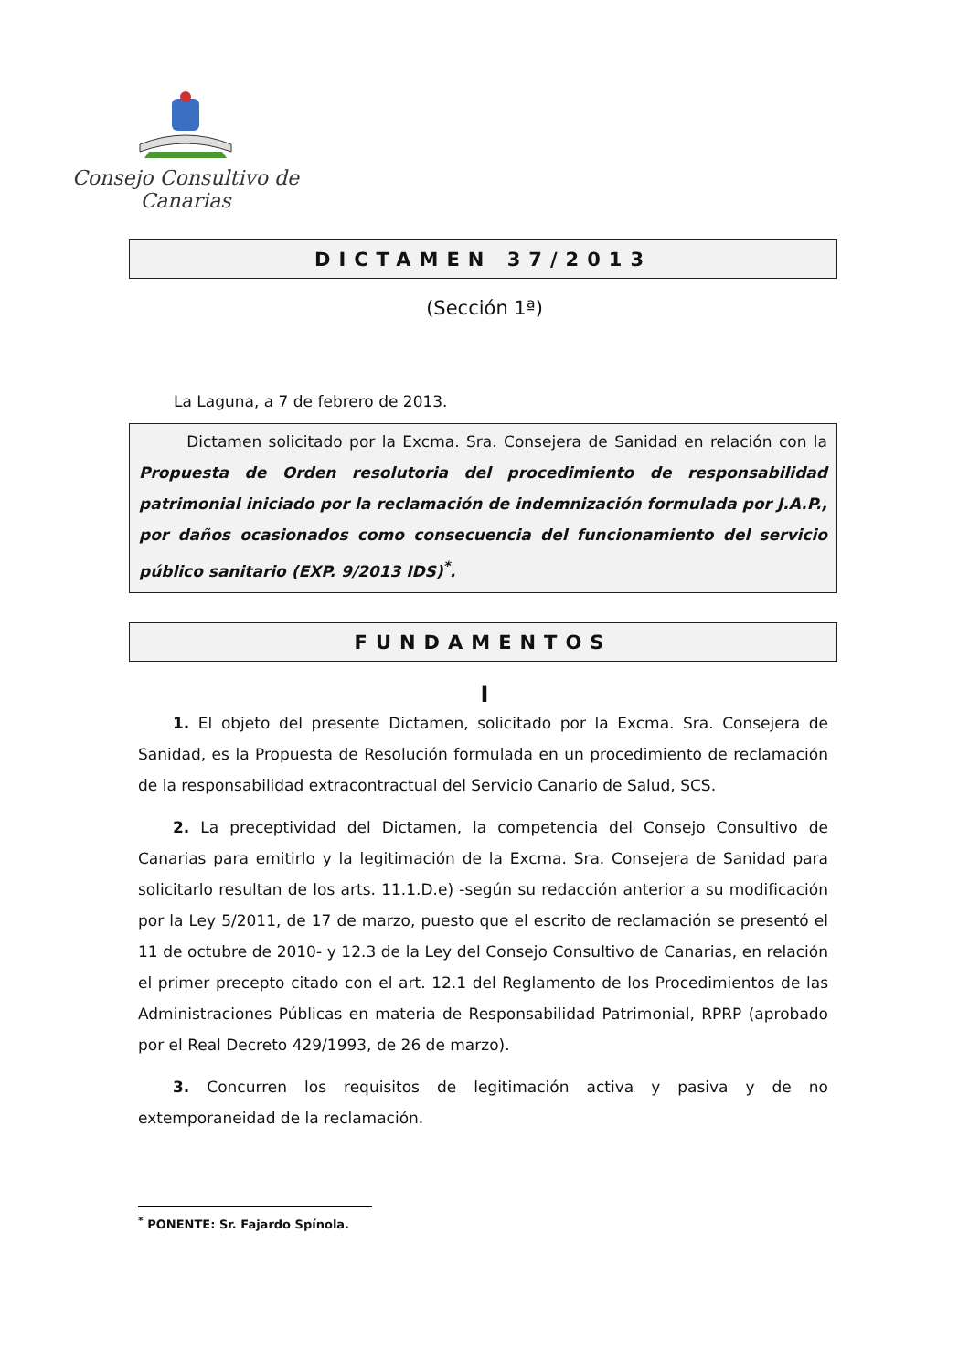Consejo Consultivo de Canarias
DICTAMEN 37/2013
(Sección 1ª)
La Laguna, a 7 de febrero de 2013.
Dictamen solicitado por la Excma. Sra. Consejera de Sanidad en relación con la Propuesta de Orden resolutoria del procedimiento de responsabilidad patrimonial iniciado por la reclamación de indemnización formulada por J.A.P., por daños ocasionados como consecuencia del funcionamiento del servicio público sanitario (EXP. 9/2013 IDS)<sup>*</sup>.
FUNDAMENTOS
I
1. El objeto del presente Dictamen, solicitado por la Excma. Sra. Consejera de Sanidad, es la Propuesta de Resolución formulada en un procedimiento de reclamación de la responsabilidad extracontractual del Servicio Canario de Salud, SCS.
2. La preceptividad del Dictamen, la competencia del Consejo Consultivo de Canarias para emitirlo y la legitimación de la Excma. Sra. Consejera de Sanidad para solicitarlo resultan de los arts. 11.1.D.e) -según su redacción anterior a su modificación por la Ley 5/2011, de 17 de marzo, puesto que el escrito de reclamación se presentó el 11 de octubre de 2010- y 12.3 de la Ley del Consejo Consultivo de Canarias, en relación el primer precepto citado con el art. 12.1 del Reglamento de los Procedimientos de las Administraciones Públicas en materia de Responsabilidad Patrimonial, RPRP (aprobado por el Real Decreto 429/1993, de 26 de marzo).
3. Concurren los requisitos de legitimación activa y pasiva y de no extemporaneidad de la reclamación.
<sup>*</sup> PONENTE: Sr. Fajardo Spínola.